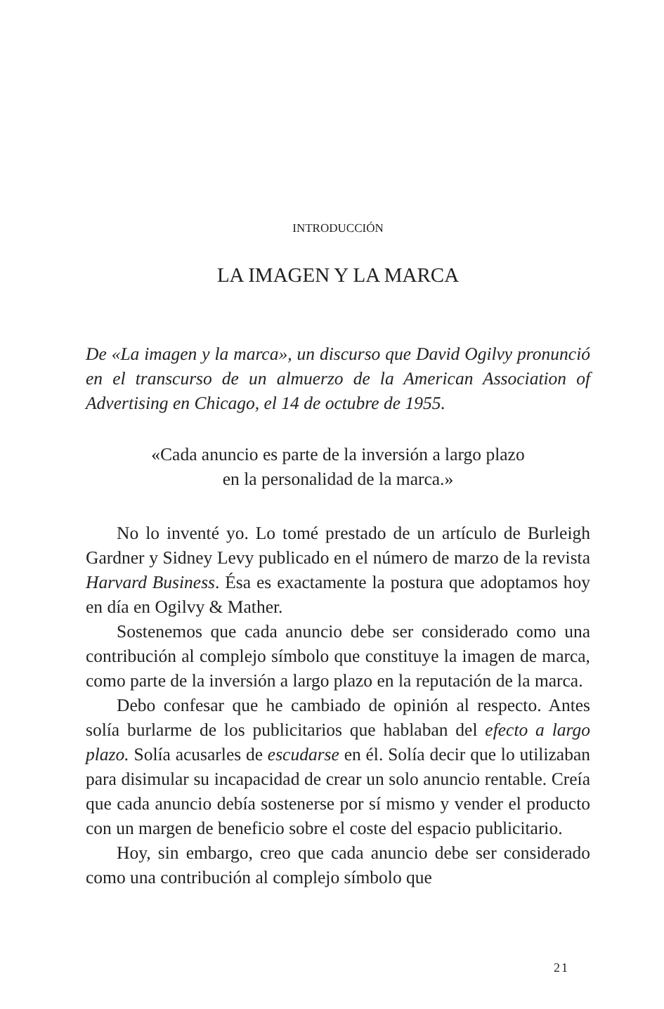INTRODUCCIÓN
LA IMAGEN Y LA MARCA
De «La imagen y la marca», un discurso que David Ogilvy pronunció en el transcurso de un almuerzo de la American Association of Advertising en Chicago, el 14 de octubre de 1955.
«Cada anuncio es parte de la inversión a largo plazo
en la personalidad de la marca.»
No lo inventé yo. Lo tomé prestado de un artículo de Burleigh Gardner y Sidney Levy publicado en el número de marzo de la revista Harvard Business. Ésa es exactamente la postura que adoptamos hoy en día en Ogilvy & Mather.
Sostenemos que cada anuncio debe ser considerado como una contribución al complejo símbolo que constituye la imagen de marca, como parte de la inversión a largo plazo en la reputación de la marca.
Debo confesar que he cambiado de opinión al respecto. Antes solía burlarme de los publicitarios que hablaban del efecto a largo plazo. Solía acusarles de escudarse en él. Solía decir que lo utilizaban para disimular su incapacidad de crear un solo anuncio rentable. Creía que cada anuncio debía sostenerse por sí mismo y vender el producto con un margen de beneficio sobre el coste del espacio publicitario.
Hoy, sin embargo, creo que cada anuncio debe ser considerado como una contribución al complejo símbolo que
21